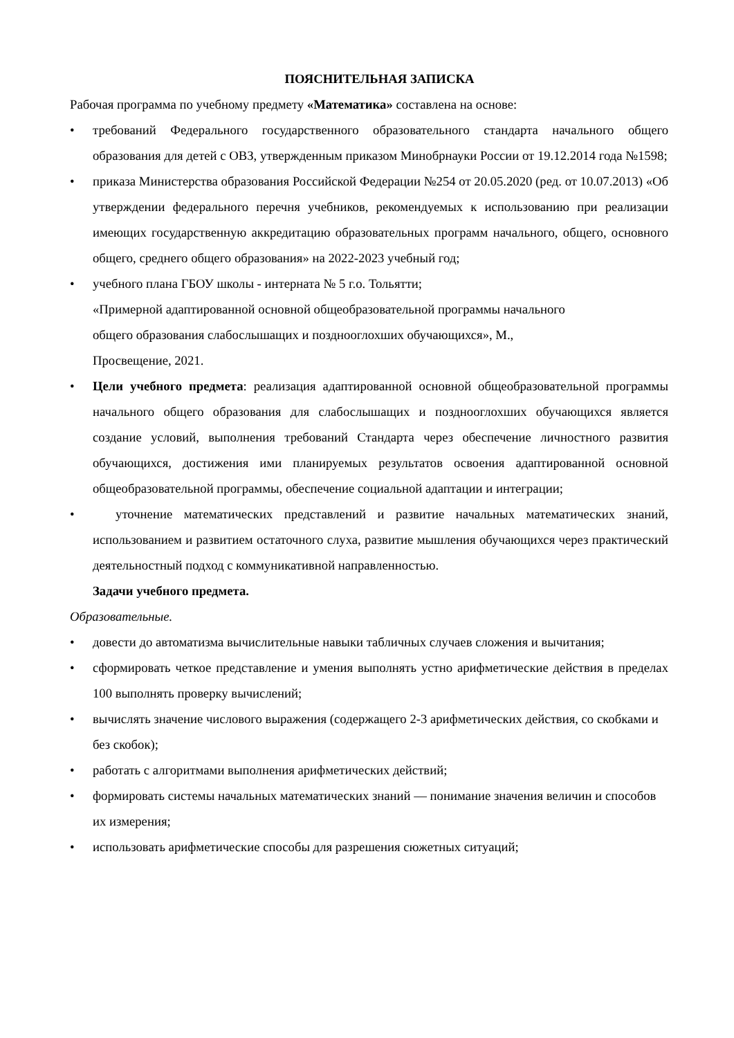ПОЯСНИТЕЛЬНАЯ ЗАПИСКА
Рабочая программа по учебному предмету «Математика» составлена на основе:
• требований Федерального государственного образовательного стандарта начального общего образования для детей с ОВЗ, утвержденным приказом Минобрнауки России от 19.12.2014 года №1598;
• приказа Министерства образования Российской Федерации №254 от 20.05.2020 (ред. от 10.07.2013) «Об утверждении федерального перечня учебников, рекомендуемых к использованию при реализации имеющих государственную аккредитацию образовательных программ начального, общего, основного общего, среднего общего образования» на 2022-2023 учебный год;
• учебного плана ГБОУ школы - интерната № 5 г.о. Тольятти;
«Примерной адаптированной основной общеобразовательной программы начального
общего образования слабослышащих и позднооглохших обучающихся», М.,
Просвещение, 2021.
• Цели учебного предмета: реализация адаптированной основной общеобразовательной программы начального общего образования для слабослышащих и позднооглохших обучающихся является создание условий, выполнения требований Стандарта через обеспечение личностного развития обучающихся, достижения ими планируемых результатов освоения адаптированной основной общеобразовательной программы, обеспечение социальной адаптации и интеграции;
• уточнение математических представлений и развитие начальных математических знаний, использованием и развитием остаточного слуха, развитие мышления обучающихся через практический деятельностный подход с коммуникативной направленностью.
Задачи учебного предмета.
Образовательные.
• довести до автоматизма вычислительные навыки табличных случаев сложения и вычитания;
• сформировать четкое представление и умения выполнять устно арифметические действия в пределах 100 выполнять проверку вычислений;
• вычислять значение числового выражения (содержащего 2-3 арифметических действия, со скобками и без скобок);
• работать с алгоритмами выполнения арифметических действий;
• формировать системы начальных математических знаний — понимание значения величин и способов их измерения;
• использовать арифметические способы для разрешения сюжетных ситуаций;